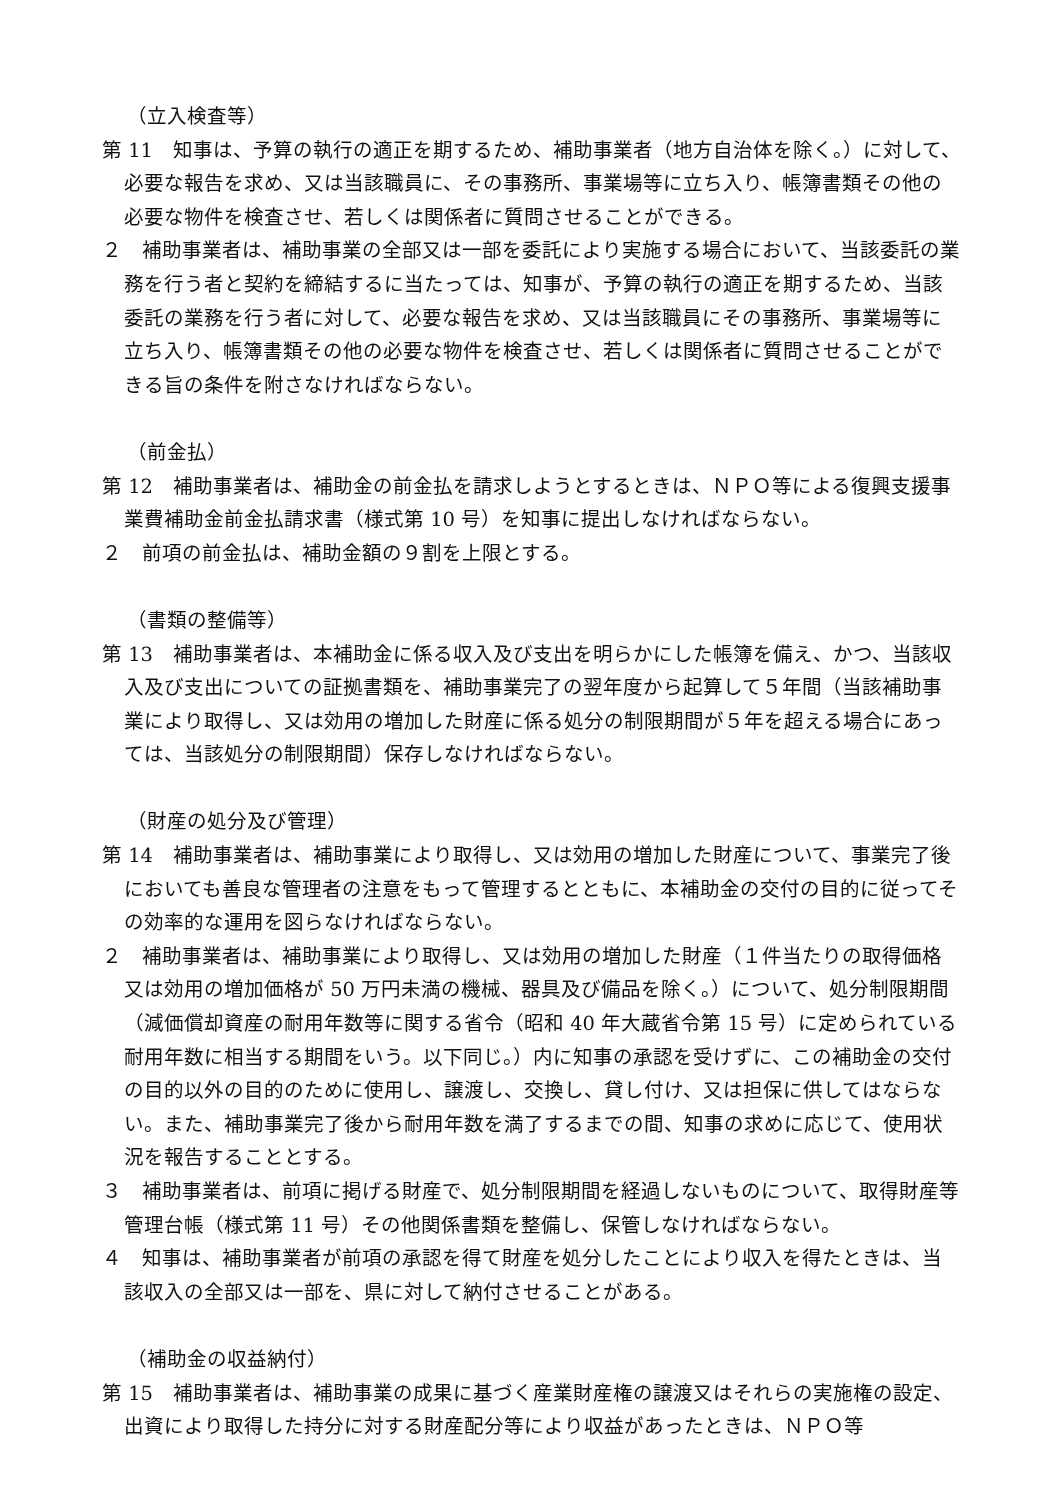（立入検査等）
第 11　知事は、予算の執行の適正を期するため、補助事業者（地方自治体を除く。）に対して、必要な報告を求め、又は当該職員に、その事務所、事業場等に立ち入り、帳簿書類その他の必要な物件を検査させ、若しくは関係者に質問させることができる。
２　補助事業者は、補助事業の全部又は一部を委託により実施する場合において、当該委託の業務を行う者と契約を締結するに当たっては、知事が、予算の執行の適正を期するため、当該委託の業務を行う者に対して、必要な報告を求め、又は当該職員にその事務所、事業場等に立ち入り、帳簿書類その他の必要な物件を検査させ、若しくは関係者に質問させることができる旨の条件を附さなければならない。
（前金払）
第 12　補助事業者は、補助金の前金払を請求しようとするときは、ＮＰＯ等による復興支援事業費補助金前金払請求書（様式第 10 号）を知事に提出しなければならない。
２　前項の前金払は、補助金額の９割を上限とする。
（書類の整備等）
第 13　補助事業者は、本補助金に係る収入及び支出を明らかにした帳簿を備え、かつ、当該収入及び支出についての証拠書類を、補助事業完了の翌年度から起算して５年間（当該補助事業により取得し、又は効用の増加した財産に係る処分の制限期間が５年を超える場合にあっては、当該処分の制限期間）保存しなければならない。
（財産の処分及び管理）
第 14　補助事業者は、補助事業により取得し、又は効用の増加した財産について、事業完了後においても善良な管理者の注意をもって管理するとともに、本補助金の交付の目的に従ってその効率的な運用を図らなければならない。
２　補助事業者は、補助事業により取得し、又は効用の増加した財産（１件当たりの取得価格又は効用の増加価格が 50 万円未満の機械、器具及び備品を除く。）について、処分制限期間（減価償却資産の耐用年数等に関する省令（昭和 40 年大蔵省令第 15 号）に定められている耐用年数に相当する期間をいう。以下同じ。）内に知事の承認を受けずに、この補助金の交付の目的以外の目的のために使用し、譲渡し、交換し、貸し付け、又は担保に供してはならない。また、補助事業完了後から耐用年数を満了するまでの間、知事の求めに応じて、使用状況を報告することとする。
３　補助事業者は、前項に掲げる財産で、処分制限期間を経過しないものについて、取得財産等管理台帳（様式第 11 号）その他関係書類を整備し、保管しなければならない。
４　知事は、補助事業者が前項の承認を得て財産を処分したことにより収入を得たときは、当該収入の全部又は一部を、県に対して納付させることがある。
（補助金の収益納付）
第 15　補助事業者は、補助事業の成果に基づく産業財産権の譲渡又はそれらの実施権の設定、出資により取得した持分に対する財産配分等により収益があったときは、ＮＰＯ等